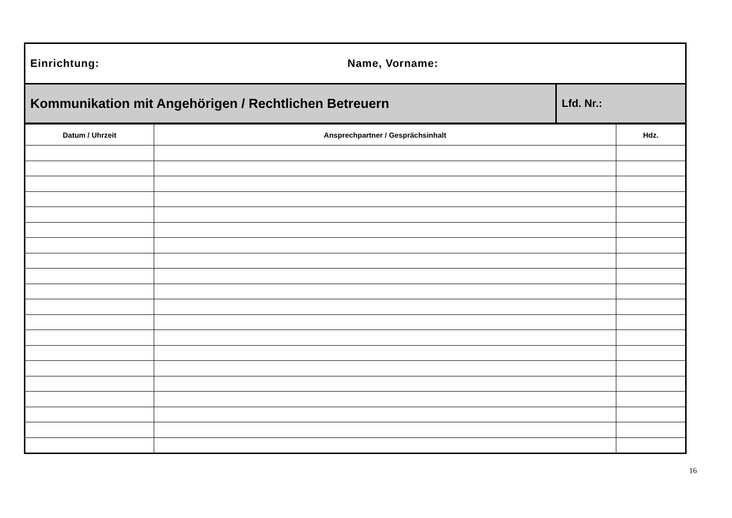Einrichtung: Name, Vorname:
Kommunikation mit Angehörigen / Rechtlichen Betreuern
Lfd. Nr.:
| Datum / Uhrzeit | Ansprechpartner / Gesprächsinhalt | Hdz. |
| --- | --- | --- |
16